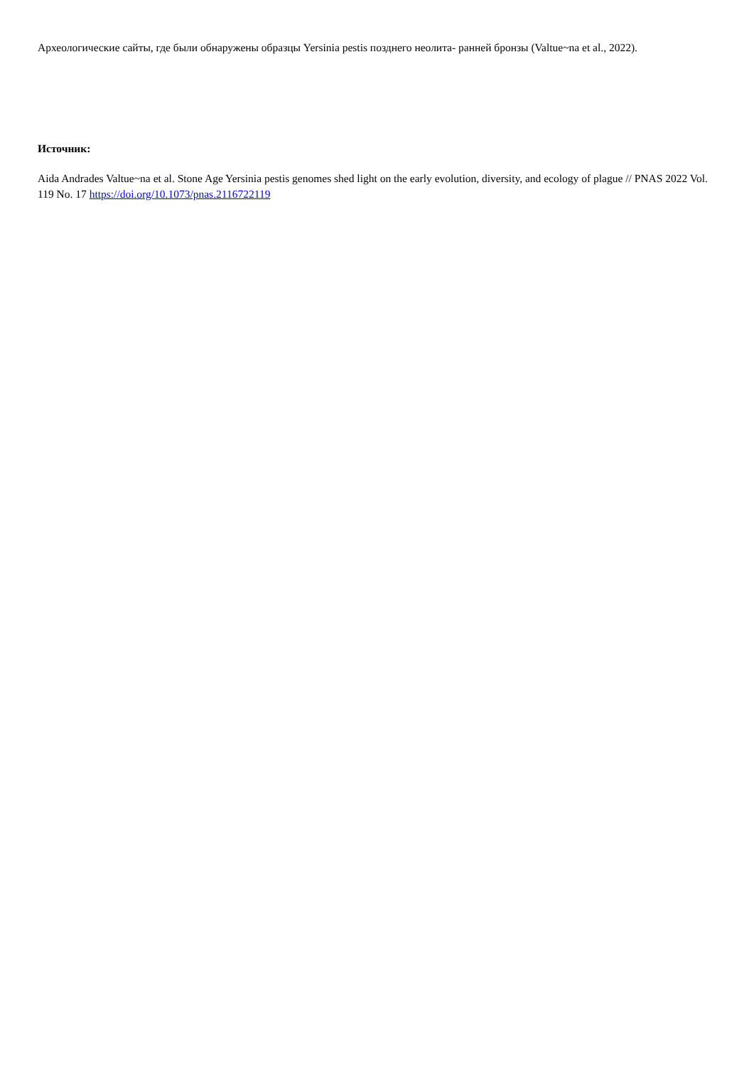Археологические сайты, где были обнаружены образцы Yersinia pestis позднего неолита- ранней бронзы (Valtue~na et al., 2022).
Источник:
Aida Andrades Valtue~na et al. Stone Age Yersinia pestis genomes shed light on the early evolution, diversity, and ecology of plague // PNAS 2022 Vol. 119 No. 17 https://doi.org/10.1073/pnas.2116722119